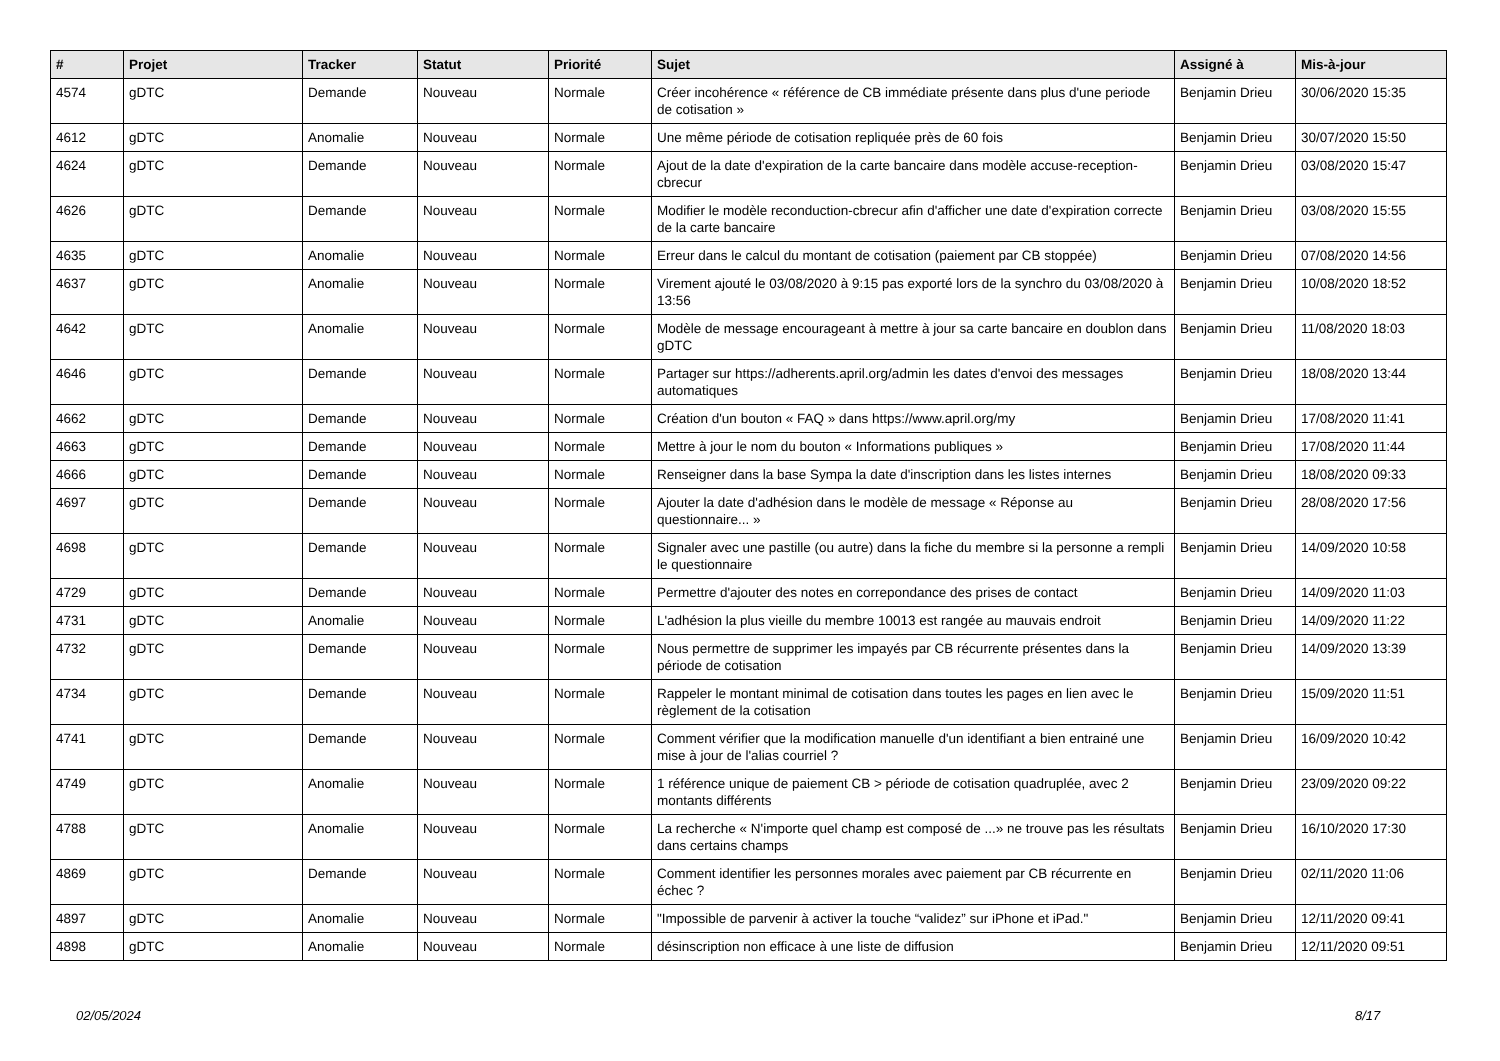| # | Projet | Tracker | Statut | Priorité | Sujet | Assigné à | Mis-à-jour |
| --- | --- | --- | --- | --- | --- | --- | --- |
| 4574 | gDTC | Demande | Nouveau | Normale | Créer incohérence « référence de CB immédiate présente dans plus d'une periode de cotisation » | Benjamin Drieu | 30/06/2020 15:35 |
| 4612 | gDTC | Anomalie | Nouveau | Normale | Une même période de cotisation repliquée près de 60 fois | Benjamin Drieu | 30/07/2020 15:50 |
| 4624 | gDTC | Demande | Nouveau | Normale | Ajout de la date d'expiration de la carte bancaire dans modèle accuse-reception-cbrecur | Benjamin Drieu | 03/08/2020 15:47 |
| 4626 | gDTC | Demande | Nouveau | Normale | Modifier le modèle reconduction-cbrecur afin d'afficher une date d'expiration correcte de la carte bancaire | Benjamin Drieu | 03/08/2020 15:55 |
| 4635 | gDTC | Anomalie | Nouveau | Normale | Erreur dans le calcul du montant de cotisation (paiement par CB stoppée) | Benjamin Drieu | 07/08/2020 14:56 |
| 4637 | gDTC | Anomalie | Nouveau | Normale | Virement ajouté le 03/08/2020 à 9:15 pas exporté lors de la synchro du 03/08/2020 à 13:56 | Benjamin Drieu | 10/08/2020 18:52 |
| 4642 | gDTC | Anomalie | Nouveau | Normale | Modèle de message encourageant à mettre à jour sa carte bancaire en doublon dans gDTC | Benjamin Drieu | 11/08/2020 18:03 |
| 4646 | gDTC | Demande | Nouveau | Normale | Partager sur https://adherents.april.org/admin les dates d'envoi des messages automatiques | Benjamin Drieu | 18/08/2020 13:44 |
| 4662 | gDTC | Demande | Nouveau | Normale | Création d'un bouton « FAQ » dans https://www.april.org/my | Benjamin Drieu | 17/08/2020 11:41 |
| 4663 | gDTC | Demande | Nouveau | Normale | Mettre à jour le nom du bouton « Informations publiques » | Benjamin Drieu | 17/08/2020 11:44 |
| 4666 | gDTC | Demande | Nouveau | Normale | Renseigner dans la base Sympa la date d'inscription dans les listes internes | Benjamin Drieu | 18/08/2020 09:33 |
| 4697 | gDTC | Demande | Nouveau | Normale | Ajouter la date d'adhésion dans le modèle de message « Réponse au questionnaire... » | Benjamin Drieu | 28/08/2020 17:56 |
| 4698 | gDTC | Demande | Nouveau | Normale | Signaler avec une pastille (ou autre) dans la fiche du membre si la personne a rempli le questionnaire | Benjamin Drieu | 14/09/2020 10:58 |
| 4729 | gDTC | Demande | Nouveau | Normale | Permettre d'ajouter des notes en correpondance des prises de contact | Benjamin Drieu | 14/09/2020 11:03 |
| 4731 | gDTC | Anomalie | Nouveau | Normale | L'adhésion la plus vieille du membre 10013 est rangée au mauvais endroit | Benjamin Drieu | 14/09/2020 11:22 |
| 4732 | gDTC | Demande | Nouveau | Normale | Nous permettre de supprimer les impayés par CB récurrente présentes dans la période de cotisation | Benjamin Drieu | 14/09/2020 13:39 |
| 4734 | gDTC | Demande | Nouveau | Normale | Rappeler le montant minimal de cotisation dans toutes les pages en lien avec le règlement de la cotisation | Benjamin Drieu | 15/09/2020 11:51 |
| 4741 | gDTC | Demande | Nouveau | Normale | Comment vérifier que la modification manuelle d'un identifiant a bien entrainé une mise à jour de l'alias courriel ? | Benjamin Drieu | 16/09/2020 10:42 |
| 4749 | gDTC | Anomalie | Nouveau | Normale | 1 référence unique de paiement CB > période de cotisation quadruplée, avec 2 montants différents | Benjamin Drieu | 23/09/2020 09:22 |
| 4788 | gDTC | Anomalie | Nouveau | Normale | La recherche « N'importe quel champ est composé de ...» ne trouve pas les résultats dans certains champs | Benjamin Drieu | 16/10/2020 17:30 |
| 4869 | gDTC | Demande | Nouveau | Normale | Comment identifier les personnes morales avec paiement par CB récurrente en échec ? | Benjamin Drieu | 02/11/2020 11:06 |
| 4897 | gDTC | Anomalie | Nouveau | Normale | "Impossible de parvenir à activer la touche “validez” sur iPhone et iPad." | Benjamin Drieu | 12/11/2020 09:41 |
| 4898 | gDTC | Anomalie | Nouveau | Normale | désinscription non efficace à une liste de diffusion | Benjamin Drieu | 12/11/2020 09:51 |
02/05/2024 8/17